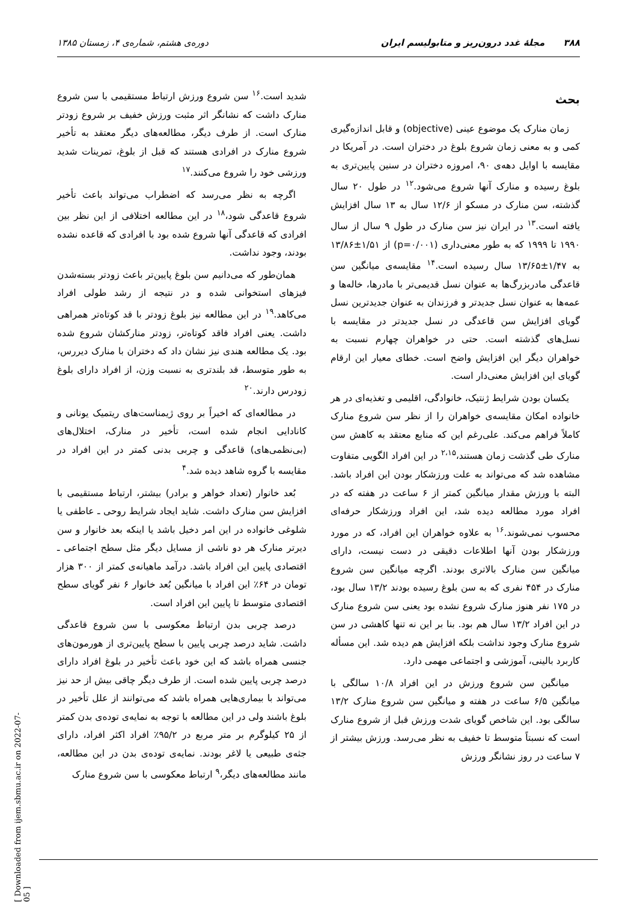۳۸۸ مجلهٔ غدد درون‌ریز و متابولیسم ایران دوره‌ی هشتم، شماره‌ی ۴، زمستان ۱۳۸۵
بحث
زمان منارک یک موضوع عینی (objective) و قابل اندازه‌گیری کمی و به معنی زمان شروع بلوغ در دختران است. در آمریکا در مقایسه با اوایل دهه‌ی ۹۰، امروزه دختران در سنین پایین‌تری به بلوغ رسیده و منارک آنها شروع می‌شود.<sup>۱۲</sup> در طول ۲۰ سال گذشته، سن منارک در مسکو از ۱۲/۶ سال به ۱۳ سال افزایش یافته است.<sup>۱۳</sup> در ایران نیز سن منارک در طول ۹ سال از سال ۱۹۹۰ تا ۱۹۹۹ که به طور معنی‌داری (p=۰/۰۰۱) از ۱/۵۱±۱۳/۸۶ به ۱/۴۷±۱۳/۶۵ سال رسیده است.<sup>۱۴</sup> مقایسه‌ی میانگین سن قاعدگی مادربزرگ‌ها به عنوان نسل قدیمی‌تر با مادرها، خاله‌ها و عمه‌ها به عنوان نسل جدیدتر و فرزندان به عنوان جدیدترین نسل گویای افزایش سن قاعدگی در نسل جدیدتر در مقایسه با نسل‌های گذشته است. حتی در خواهران چهارم نسبت به خواهران دیگر این افزایش واضح است. خطای معیار این ارقام گویای این افزایش معنی‌دار است.
یکسان بودن شرایط ژنتیک، خانوادگی، اقلیمی و تغذیه‌ای در هر خانواده امکان مقایسه‌ی خواهران را از نظر سن شروع منارک کاملاً فراهم می‌کند. علی‌رغم این که منابع معتقد به کاهش سن منارک طی گذشت زمان هستند،<sup>۲،۱۵</sup> در این افراد الگویی متفاوت مشاهده شد که می‌تواند به علت ورزشکار بودن این افراد باشد. البته با ورزش مقدار میانگین کمتر از ۶ ساعت در هفته که در افراد مورد مطالعه دیده شد، این افراد ورزشکار حرفه‌ای محسوب نمی‌شوند.<sup>۱۶</sup> به علاوه خواهران این افراد، که در مورد ورزشکار بودن آنها اطلاعات دقیقی در دست نیست، دارای میانگین سن منارک بالاتری بودند. اگرچه میانگین سن شروع منارک در ۴۵۴ نفری که به سن بلوغ رسیده بودند ۱۳/۲ سال بود، در ۱۷۵ نفر هنوز منارک شروع نشده بود یعنی سن شروع منارک در این افراد ۱۳/۲ سال هم بود. بنا بر این نه تنها کاهشی در سن شروع منارک وجود نداشت بلکه افزایش هم دیده شد. این مسأله کاربرد بالینی، آموزشی و اجتماعی مهمی دارد.
میانگین سن شروع ورزش در این افراد ۱۰/۸ سالگی با میانگین ۶/۵ ساعت در هفته و میانگین سن شروع منارک ۱۳/۲ سالگی بود. این شاخص گویای شدت ورزش قبل از شروع منارک است که نسبتاً متوسط تا خفیف به نظر می‌رسد. ورزش بیشتر از ۷ ساعت در روز نشانگر ورزش
شدید است.<sup>۱۶</sup> سن شروع ورزش ارتباط مستقیمی با سن شروع منارک داشت که نشانگر اثر مثبت ورزش خفیف بر شروع زودتر منارک است. از طرف دیگر، مطالعه‌های دیگر معتقد به تأخیر شروع منارک در افرادی هستند که قبل از بلوغ، تمرینات شدید ورزشی خود را شروع می‌کنند.<sup>۱۷</sup>
اگرچه به نظر می‌رسد که اضطراب می‌تواند باعث تأخیر شروع قاعدگی شود،<sup>۱۸</sup> در این مطالعه اختلافی از این نظر بین افرادی که قاعدگی آنها شروع شده بود با افرادی که قاعده نشده بودند، وجود نداشت.
همان‌طور که می‌دانیم سن بلوغ پایین‌تر باعث زودتر بسته‌شدن فیزهای استخوانی شده و در نتیجه از رشد طولی افراد می‌کاهد.<sup>۱۹</sup> در این مطالعه نیز بلوغ زودتر با قد کوتاه‌تر همراهی داشت. یعنی افراد فاقد کوتاه‌تر، زودتر منارکشان شروع شده بود. یک مطالعه هندی نیز نشان داد که دختران با منارک دیررس، به طور متوسط، قد بلندتری به نسبت وزن، از افراد دارای بلوغ زودرس دارند.<sup>۲۰</sup>
در مطالعه‌ای که اخیراً بر روی ژیمناست‌های ریتمیک یونانی و کانادایی انجام شده است، تأخیر در منارک، اختلال‌های (بی‌نظمی‌های) قاعدگی و چربی بدنی کمتر در این افراد در مقایسه با گروه شاهد دیده شد.<sup>۴</sup>
بُعد خانوار (تعداد خواهر و برادر) بیشتر، ارتباط مستقیمی با افزایش سن منارک داشت. شاید ایجاد شرایط روحی ـ عاطفی یا شلوغی خانواده در این امر دخیل باشد یا اینکه بعد خانوار و سن دیرتر منارک هر دو ناشی از مسایل دیگر مثل سطح اجتماعی ـ اقتصادی پایین این افراد باشد. درآمد ماهیانه‌ی کمتر از ۳۰۰ هزار تومان در ۶۴٪ این افراد با میانگین بُعد خانوار ۶ نفر گویای سطح اقتصادی متوسط تا پایین این افراد است.
درصد چربی بدن ارتباط معکوسی با سن شروع قاعدگی داشت. شاید درصد چربی پایین با سطح پایین‌تری از هورمون‌های جنسی همراه باشد که این خود باعث تأخیر در بلوغ افراد دارای درصد چربی پایین شده است. از طرف دیگر چاقی بیش از حد نیز می‌تواند با بیماری‌هایی همراه باشد که می‌توانند از علل تأخیر در بلوغ باشند ولی در این مطالعه با توجه به نمایه‌ی توده‌ی بدن کمتر از ۲۵ کیلوگرم بر متر مربع در ۹۵/۲٪ افراد اکثر افراد، دارای جثه‌ی طبیعی یا لاغر بودند. نمایه‌ی توده‌ی بدن در این مطالعه، مانند مطالعه‌های دیگر،<sup>۹</sup> ارتباط معکوسی با سن شروع منارک
[ Downloaded from ijem.sbmu.ac.ir on 2022-07-05 ]